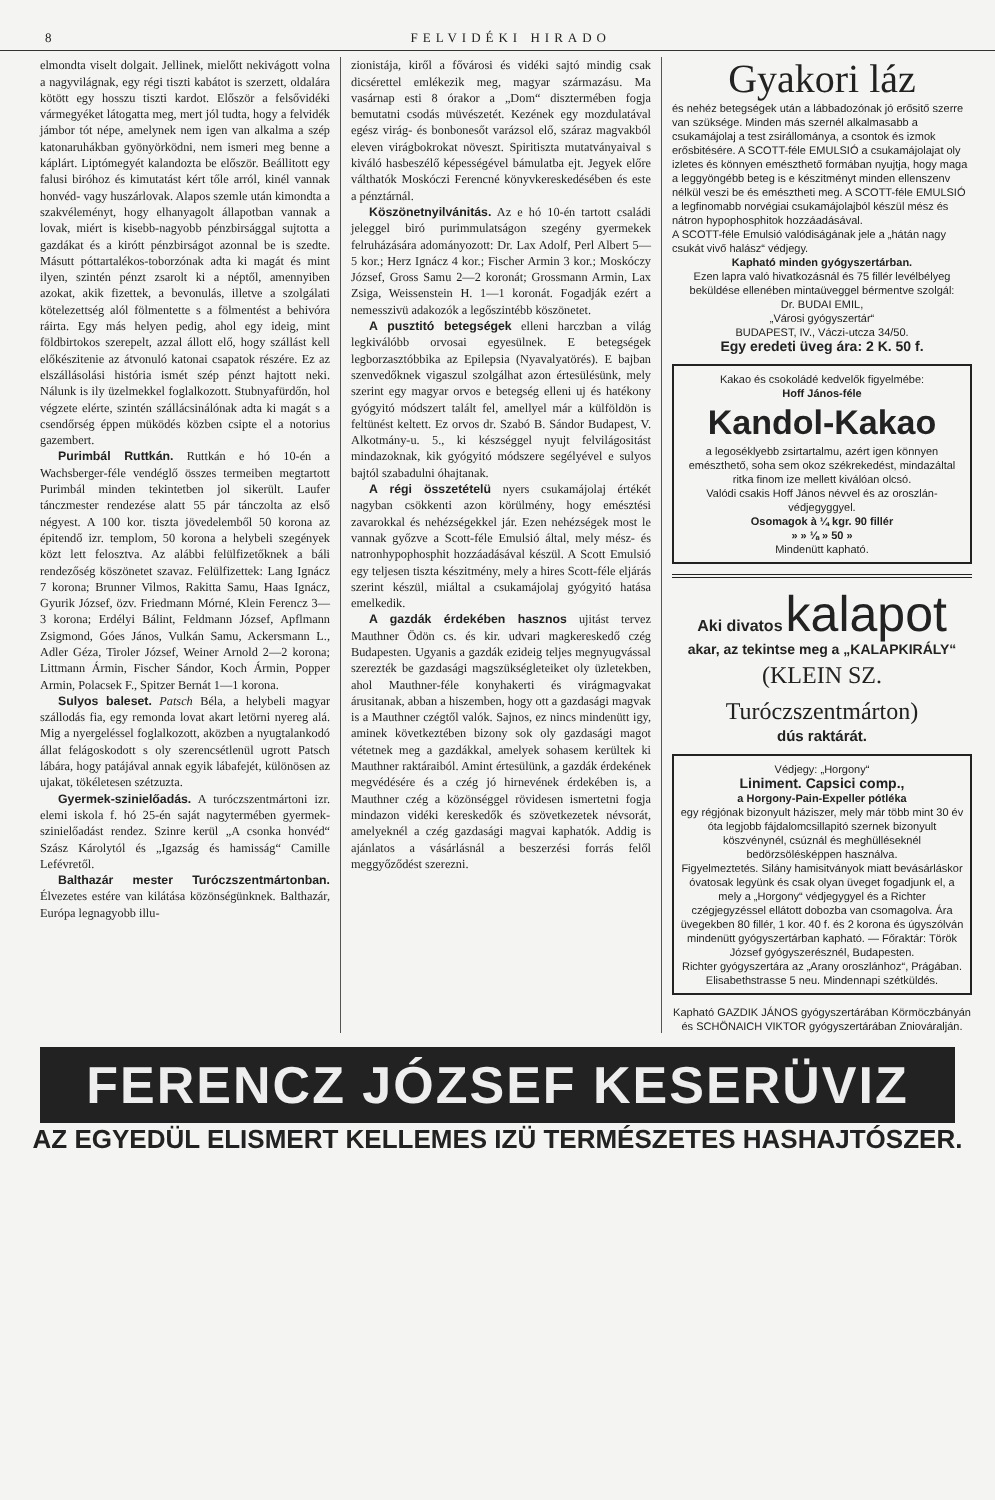8 FELVIDÉKI HIRADO
elmondta viselt dolgait. Jellinek, mielőtt nekivágott volna a nagyvilágnak, egy régi tiszti kabátot is szerzett, oldalára kötött egy hosszu tiszti kardot. Először a felsővidéki vármegyéket látogatta meg, mert jól tudta, hogy a felvidék jámbor tót népe, amelynek nem igen van alkalma a szép katonaruhákban gyönyörködni, nem ismeri meg benne a káplárt. Liptómegyét kalandozta be először. Beállitott egy falusi biróhoz és kimutatást kért tőle arról, kinél vannak honvéd- vagy huszárlovak. Alapos szemle után kimondta a szakvéleményt, hogy elhanyagolt állapotban vannak a lovak, miért is kisebb-nagyobb pénzbirsággal sujtotta a gazdákat és a kirótt pénzbirságot azonnal be is szedte. Másutt póttartalékos-toborzónak adta ki magát és mint ilyen, szintén pénzt zsarolt ki a néptől, amennyiben azokat, akik fizettek, a bevonulás, illetve a szolgálati kötelezettség alól fölmentette s a fölmentést a behivóra ráirta. Egy más helyen pedig, ahol egy ideig, mint földbirtokos szerepelt, azzal állott elő, hogy szállást kell előkészitenie az átvonuló katonai csapatok részére. Ez az elszállásolási história ismét szép pénzt hajtott neki. Nálunk is ily üzelmekkel foglalkozott. Stubnyafürdőn, hol végzete elérte, szintén szállácsinálónak adta ki magát s a csendőrség éppen müködés közben csipte el a notorius gazembert.
Purimbál Ruttkán. Ruttkán e hó 10-én a Wachsberger-féle vendéglő összes termeiben megtartott Purimbál minden tekintetben jol sikerült. Laufer tánczmester rendezése alatt 55 pár tánczolta az első négyest. A 100 kor. tiszta jövedelemből 50 korona az épitendő izr. templom, 50 korona a helybeli szegények közt lett felosztva. Az alábbi felülfizetőknek a báli rendezőség köszönetet szavaz. Felülfizettek: Lang Ignácz 7 korona; Brunner Vilmos, Rakitta Samu, Haas Ignácz, Gyurik József, özv. Friedmann Mórné, Klein Ferencz 3—3 korona; Erdélyi Bálint, Feldmann József, Apflmann Zsigmond, Góes János, Vulkán Samu, Ackersmann L., Adler Géza, Tiroler József, Weiner Arnold 2—2 korona; Littmann Ármin, Fischer Sándor, Koch Ármin, Popper Armin, Polacsek F., Spitzer Bernát 1—1 korona.
Sulyos baleset. Patsch Béla, a helybeli magyar szállodás fia, egy remonda lovat akart letörni nyereg alá. Mig a nyergeléssel foglalkozott, aközben a nyugtalankodó állat felágoskodott s oly szerencsétlenül ugrott Patsch lábára, hogy patájával annak egyik lábafejét, különösen az ujakat, tökéletesen szétzuzta.
Gyermek-szinielőadás. A turóczszentmártoni izr. elemi iskola f. hó 25-én saját nagytermében gyermek-szinielőadást rendez. Szinre kerül „A csonka honvéd“ Szász Károlytól és „Igazság és hamisság“ Camille Lefévretől.
Balthazár mester Turóczszentmártonban. Élvezetes estére van kilátása közönségünknek. Balthazár, Európa legnagyobb illu-
zionistája, kiről a fővárosi és vidéki sajtó mindig csak dicsérettel emlékezik meg, magyar származásu. Ma vasárnap esti 8 órakor a „Dom“ disztermében fogja bemutatni csodás müvészetét. Kezének egy mozdulatával egész virág- és bonbonesőt varázsol elő, száraz magvakból eleven virágbokrokat növeszt. Spiritiszta mutatványaival s kiváló hasbeszélő képességével bámulatba ejt. Jegyek előre válthatók Moskóczi Ferencné könyvkereskedésében és este a pénztárnál.
Köszönetnyilvánitás. Az e hó 10-én tartott családi jeleggel biró purimmulatságon szegény gyermekek felruházására adományozott: Dr. Lax Adolf, Perl Albert 5—5 kor.; Herz Ignácz 4 kor.; Fischer Armin 3 kor.; Moskóczy József, Gross Samu 2—2 koronát; Grossmann Armin, Lax Zsiga, Weissenstein H. 1—1 koronát. Fogadják ezért a nemesszivü adakozók a legőszintébb köszönetet.
A pusztitó betegségek elleni harczban a világ legkiválóbb orvosai egyesülnek. E betegségek legborzasztóbbika az Epilepsia (Nyavalyatörés). E bajban szenvedőknek vigaszul szolgálhat azon értesülésünk, mely szerint egy magyar orvos e betegség elleni uj és hatékony gyógyitó módszert talált fel, amellyel már a külföldön is feltünést keltett. Ez orvos dr. Szabó B. Sándor Budapest, V. Alkotmány-u. 5., ki készséggel nyujt felvilágositást mindazoknak, kik gyógyitó módszere segélyével e sulyos bajtól szabadulni óhajtanak.
A régi összetételü nyers csukamájolaj értékét nagyban csökkenti azon körülmény, hogy emésztési zavarokkal és nehézségekkel jár. Ezen nehézségek most le vannak győzve a Scott-féle Emulsió által, mely mész- és natronhypophosphit hozzáadásával készül. A Scott Emulsió egy teljesen tiszta készitmény, mely a hires Scott-féle eljárás szerint készül, miáltal a csukamájolaj gyógyitó hatása emelkedik.
A gazdák érdekében hasznos ujitást tervez Mauthner Ödön cs. és kir. udvari magkereskedő czég Budapesten. Ugyanis a gazdák ezideig teljes megnyugvással szerezték be gazdasági magszükségleteiket oly üzletekben, ahol Mauthner-féle konyhakerti és virágmagvakat árusitanak, abban a hiszemben, hogy ott a gazdasági magvak is a Mauthner czégtől valók. Sajnos, ez nincs mindenütt igy, aminek következtében bizony sok oly gazdasági magot vétetnek meg a gazdákkal, amelyek sohasem kerültek ki Mauthner raktáraiból. Amint értesülünk, a gazdák érdekének megvédésére és a czég jó hirnevének érdekében is, a Mauthner czég a közönséggel rövidesen ismertetni fogja mindazon vidéki kereskedők és szövetkezetek névsorát, amelyeknél a czég gazdasági magvai kaphatók. Addig is ajánlatos a vásárlásnál a beszerzési forrás felől meggyőződést szerezni.
Gyakori láz
és nehéz betegségek után a lábbadozónak jó erősitő szerre van szüksége. Minden más szernél alkalmasabb a csukamájolaj a test zsirállománya, a csontok és izmok erősbitésére. A SCOTT-féle EMULSIÓ a csukamájolajat oly izletes és könnyen emészthető formában nyujtja, hogy maga a leggyöngébb beteg is e készitményt minden ellenszenv nélkül veszi be és emésztheti meg. A SCOTT-féle EMULSIÓ a legfinomabb norvégiai csukamájolajból készül mész és nátron hypophosphitok hozzáadásával.
A SCOTT-féle Emulsió valódiságának jele a „hátán nagy csukát vivő halász“ védjegy.
Kapható minden gyógyszertárban.
Ezen lapra való hivatkozásnál és 75 fillér levélbélyeg beküldése ellenében mintaüveggel bérmentve szolgál:
Dr. BUDAI EMIL,
„Városi gyógyszertár“
BUDAPEST, IV., Váczi-utcza 34/50.
Egy eredeti üveg ára: 2 K. 50 f.
Kakao és csokoládé kedvelők figyelmébe:
Hoff János-féle
Kandol-Kakao
a legoséklyebb zsirtartalmu, azért igen könnyen emészthető, soha sem okoz székrekedést, mindazáltal ritka finom ize mellett kiválóan olcsó.
Valódi csakis Hoff János névvel és az oroszlán-védjegyggyel.
Osomagok à ¼ kgr. 90 fillér
» » ⅛ » 50 »
Mindenütt kapható.
Aki divatos kalapot
akar, az tekintse meg a „KALAPKIRÁLY“
(KLEIN SZ. Turóczszentmárton)
dús raktárát.
Védjegy: „Horgony“
Liniment. Capsici comp.,
a Horgony-Pain-Expeller pótléka
egy régjónak bizonyult háziszer, mely már több mint 30 év óta legjobb fájdalomcsillapitó szernek bizonyult köszvénynél, csúznál és meghülléseknél bedörzsölésképpen használva.
Figyelmeztetés. Silány hamisitványok miatt bevásárláskor óvatosak legyünk és csak olyan üveget fogadjunk el, a mely a „Horgony“ védjegygyel és a Richter czégjegyzéssel ellátott dobozba van csomagolva. Ára üvegekben 80 fillér, 1 kor. 40 f. és 2 korona és úgyszólván mindenütt gyógyszertárban kapható. — Főraktár: Török József gyógyszerésznél, Budapesten.
Richter gyógyszertára az „Arany oroszlánhoz“, Prágában.
Elisabethstrasse 5 neu. Mindennapi szétküldés.
Kapható GAZDIK JÁNOS gyógyszertárában Körmöczbányán és SCHÖNAICH VIKTOR gyógyszertárában Zniováralján.
FERENCZ JÓZSEF KESERÜVIZ
AZ EGYEDÜL ELISMERT KELLEMES IZÜ TERMÉSZETES HASHAJTÓSZER.